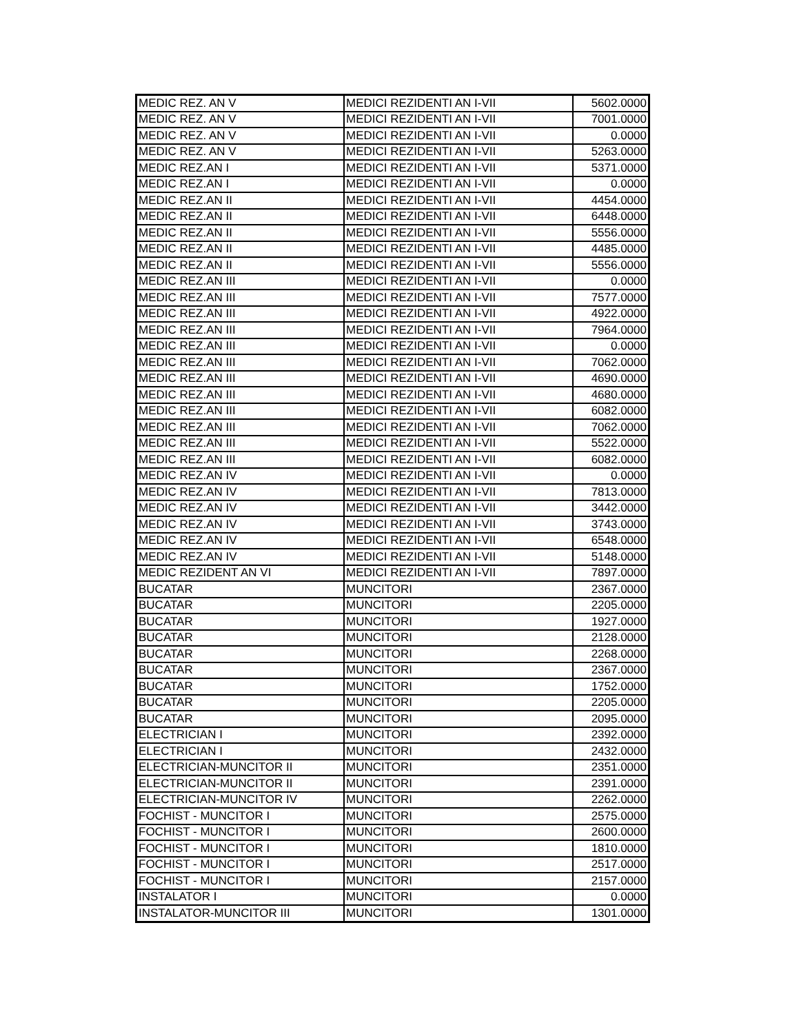| MEDIC REZ. AN V | MEDICI REZIDENTI AN I-VII | 5602.0000 |
| MEDIC REZ. AN V | MEDICI REZIDENTI AN I-VII | 7001.0000 |
| MEDIC REZ. AN V | MEDICI REZIDENTI AN I-VII | 0.0000 |
| MEDIC REZ. AN V | MEDICI REZIDENTI AN I-VII | 5263.0000 |
| MEDIC REZ.AN I | MEDICI REZIDENTI AN I-VII | 5371.0000 |
| MEDIC REZ.AN I | MEDICI REZIDENTI AN I-VII | 0.0000 |
| MEDIC REZ.AN II | MEDICI REZIDENTI AN I-VII | 4454.0000 |
| MEDIC REZ.AN II | MEDICI REZIDENTI AN I-VII | 6448.0000 |
| MEDIC REZ.AN II | MEDICI REZIDENTI AN I-VII | 5556.0000 |
| MEDIC REZ.AN II | MEDICI REZIDENTI AN I-VII | 4485.0000 |
| MEDIC REZ.AN II | MEDICI REZIDENTI AN I-VII | 5556.0000 |
| MEDIC REZ.AN III | MEDICI REZIDENTI AN I-VII | 0.0000 |
| MEDIC REZ.AN III | MEDICI REZIDENTI AN I-VII | 7577.0000 |
| MEDIC REZ.AN III | MEDICI REZIDENTI AN I-VII | 4922.0000 |
| MEDIC REZ.AN III | MEDICI REZIDENTI AN I-VII | 7964.0000 |
| MEDIC REZ.AN III | MEDICI REZIDENTI AN I-VII | 0.0000 |
| MEDIC REZ.AN III | MEDICI REZIDENTI AN I-VII | 7062.0000 |
| MEDIC REZ.AN III | MEDICI REZIDENTI AN I-VII | 4690.0000 |
| MEDIC REZ.AN III | MEDICI REZIDENTI AN I-VII | 4680.0000 |
| MEDIC REZ.AN III | MEDICI REZIDENTI AN I-VII | 6082.0000 |
| MEDIC REZ.AN III | MEDICI REZIDENTI AN I-VII | 7062.0000 |
| MEDIC REZ.AN III | MEDICI REZIDENTI AN I-VII | 5522.0000 |
| MEDIC REZ.AN III | MEDICI REZIDENTI AN I-VII | 6082.0000 |
| MEDIC REZ.AN IV | MEDICI REZIDENTI AN I-VII | 0.0000 |
| MEDIC REZ.AN IV | MEDICI REZIDENTI AN I-VII | 7813.0000 |
| MEDIC REZ.AN IV | MEDICI REZIDENTI AN I-VII | 3442.0000 |
| MEDIC REZ.AN IV | MEDICI REZIDENTI AN I-VII | 3743.0000 |
| MEDIC REZ.AN IV | MEDICI REZIDENTI AN I-VII | 6548.0000 |
| MEDIC REZ.AN IV | MEDICI REZIDENTI AN I-VII | 5148.0000 |
| MEDIC REZIDENT AN VI | MEDICI REZIDENTI AN I-VII | 7897.0000 |
| BUCATAR | MUNCITORI | 2367.0000 |
| BUCATAR | MUNCITORI | 2205.0000 |
| BUCATAR | MUNCITORI | 1927.0000 |
| BUCATAR | MUNCITORI | 2128.0000 |
| BUCATAR | MUNCITORI | 2268.0000 |
| BUCATAR | MUNCITORI | 2367.0000 |
| BUCATAR | MUNCITORI | 1752.0000 |
| BUCATAR | MUNCITORI | 2205.0000 |
| BUCATAR | MUNCITORI | 2095.0000 |
| ELECTRICIAN I | MUNCITORI | 2392.0000 |
| ELECTRICIAN I | MUNCITORI | 2432.0000 |
| ELECTRICIAN-MUNCITOR II | MUNCITORI | 2351.0000 |
| ELECTRICIAN-MUNCITOR II | MUNCITORI | 2391.0000 |
| ELECTRICIAN-MUNCITOR IV | MUNCITORI | 2262.0000 |
| FOCHIST - MUNCITOR I | MUNCITORI | 2575.0000 |
| FOCHIST - MUNCITOR I | MUNCITORI | 2600.0000 |
| FOCHIST - MUNCITOR I | MUNCITORI | 1810.0000 |
| FOCHIST - MUNCITOR I | MUNCITORI | 2517.0000 |
| FOCHIST - MUNCITOR I | MUNCITORI | 2157.0000 |
| INSTALATOR I | MUNCITORI | 0.0000 |
| INSTALATOR-MUNCITOR III | MUNCITORI | 1301.0000 |